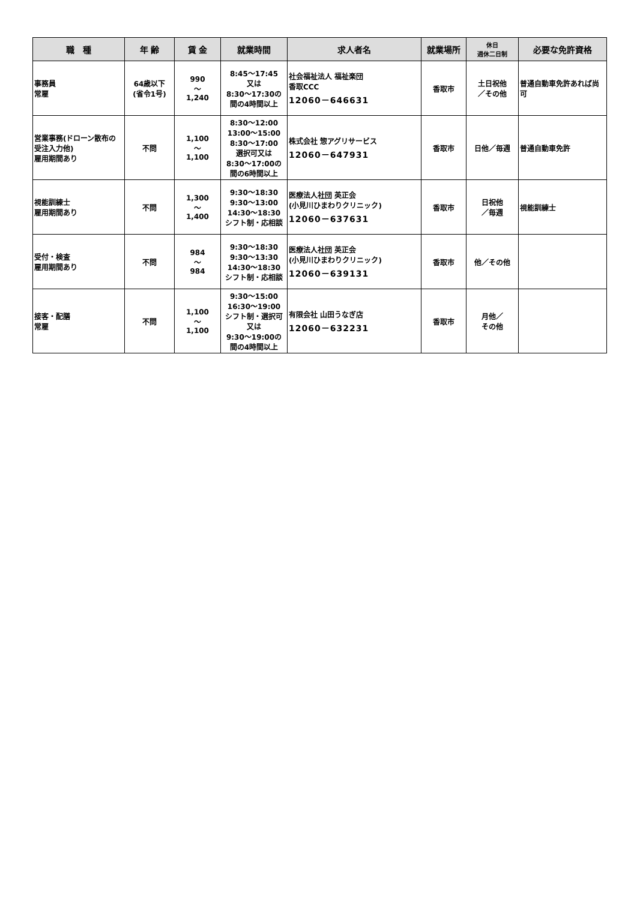| 職 種 | 年 齢 | 賃 金 | 就業時間 | 求人者名 | 就業場所 | 休日 週休二日制 | 必要な免許資格 |
| --- | --- | --- | --- | --- | --- | --- | --- |
| 事務員 常雇 | 64歳以下 (省令1号) | 990 ～ 1,240 | 8:45～17:45 又は 8:30～17:30の 間の4時間以上 | 社会福祉法人 福祉楽団 香取CCC 12060－646631 | 香取市 | 土日祝他 ／その他 | 普通自動車免許あれば尚可 |
| 営業事務(ドローン散布の受注入力他) 雇用期間あり | 不問 | 1,100 ～ 1,100 | 8:30～12:00 13:00～15:00 8:30～17:00 選択可又は 8:30～17:00の 間の6時間以上 | 株式会社 惣アグリサービス 12060－647931 | 香取市 | 日他／毎週 | 普通自動車免許 |
| 視能訓練士 雇用期間あり | 不問 | 1,300 ～ 1,400 | 9:30～18:30 9:30～13:00 14:30～18:30 シフト制・応相談 | 医療法人社団 英正会 (小見川ひまわりクリニック) 12060－637631 | 香取市 | 日祝他 ／毎週 | 視能訓練士 |
| 受付・検査 雇用期間あり | 不問 | 984 ～ 984 | 9:30～18:30 9:30～13:30 14:30～18:30 シフト制・応相談 | 医療法人社団 英正会 (小見川ひまわりクリニック) 12060－639131 | 香取市 | 他／その他 | |
| 接客・配膳 常雇 | 不問 | 1,100 ～ 1,100 | 9:30～15:00 16:30～19:00 シフト制・選択可 又は 9:30～19:00の 間の4時間以上 | 有限会社 山田うなぎ店 12060－632231 | 香取市 | 月他／ その他 | |